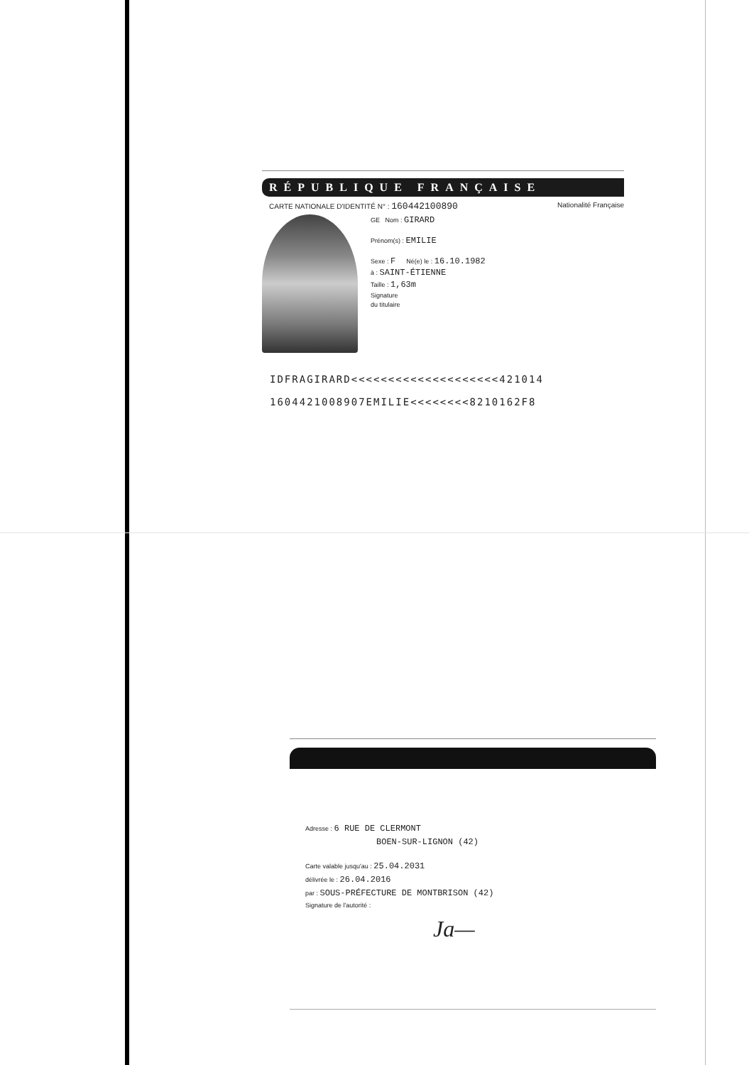RÉPUBLIQUE FRANÇAISE
CARTE NATIONALE D'IDENTITÉ N° : 160442100890 Nationalité Française
GE Nom : GIRARD
Prénom(s) : EMILIE
Sexe : F Né(e) le : 16.10.1982
à : SAINT-ÉTIENNE
Taille : 1,63m
Signature
du titulaire
IDFRAGIRARD<<<<<<<<<<<<<<<<<<<<421014
1604421008907EMILIE<<<<<<<<8210162F8
Adresse : 6 RUE DE CLERMONT
BOEN-SUR-LIGNON (42)
Carte valable jusqu'au : 25.04.2031
délivrée le : 26.04.2016
par : SOUS-PRÉFECTURE DE MONTBRISON (42)
Signature de l'autorité :
Ja—